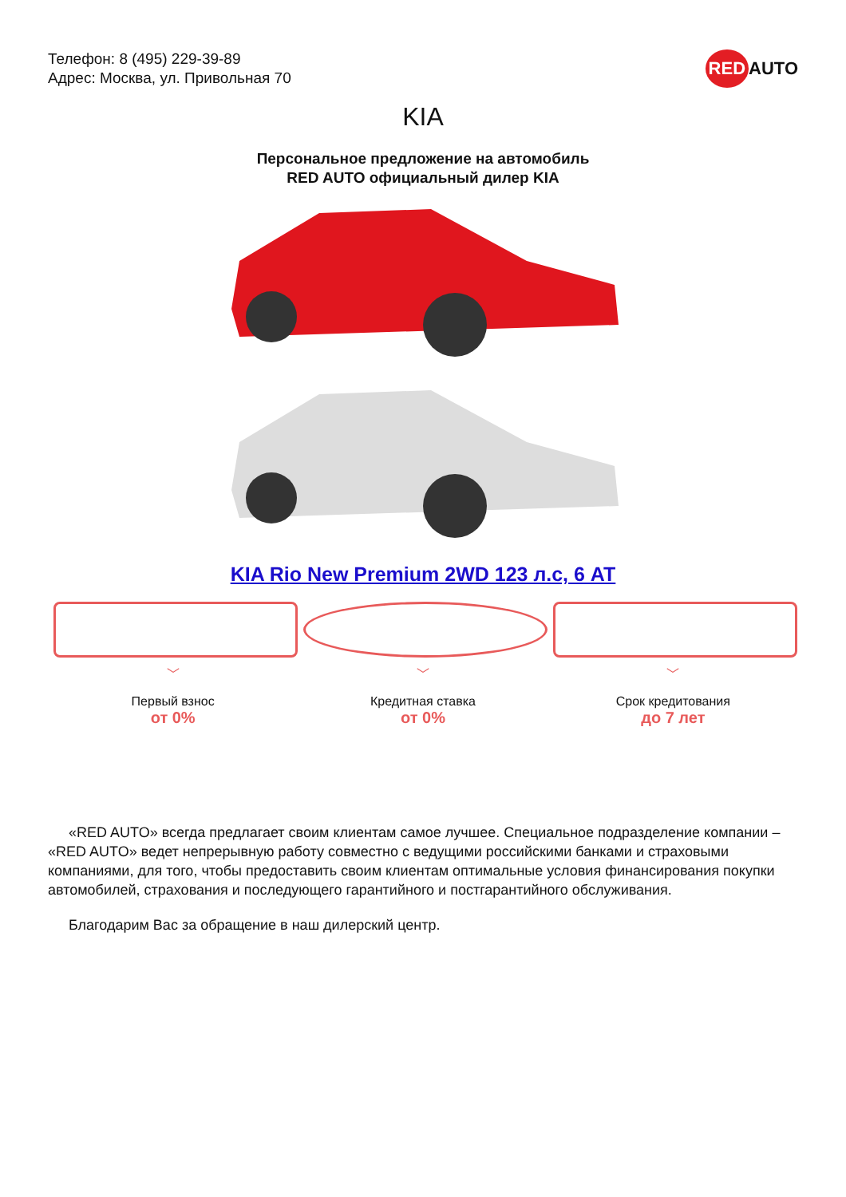Телефон: 8 (495) 229-39-89
Адрес: Москва, ул. Привольная 70
RED AUTO
KIA
Персональное предложение на автомобиль
RED AUTO официальный дилер KIA
KIA Rio New Premium 2WD 123 л.с, 6 AT
﹀
Первый взнос
от 0%
﹀
Кредитная ставка
от 0%
﹀
Срок кредитования
до 7 лет
«RED AUTO» всегда предлагает своим клиентам самое лучшее. Специальное подразделение компании – «RED AUTO» ведет непрерывную работу совместно с ведущими российскими банками и страховыми компаниями, для того, чтобы предоставить своим клиентам оптимальные условия финансирования покупки автомобилей, страхования и последующего гарантийного и постгарантийного обслуживания.
Благодарим Вас за обращение в наш дилерский центр.